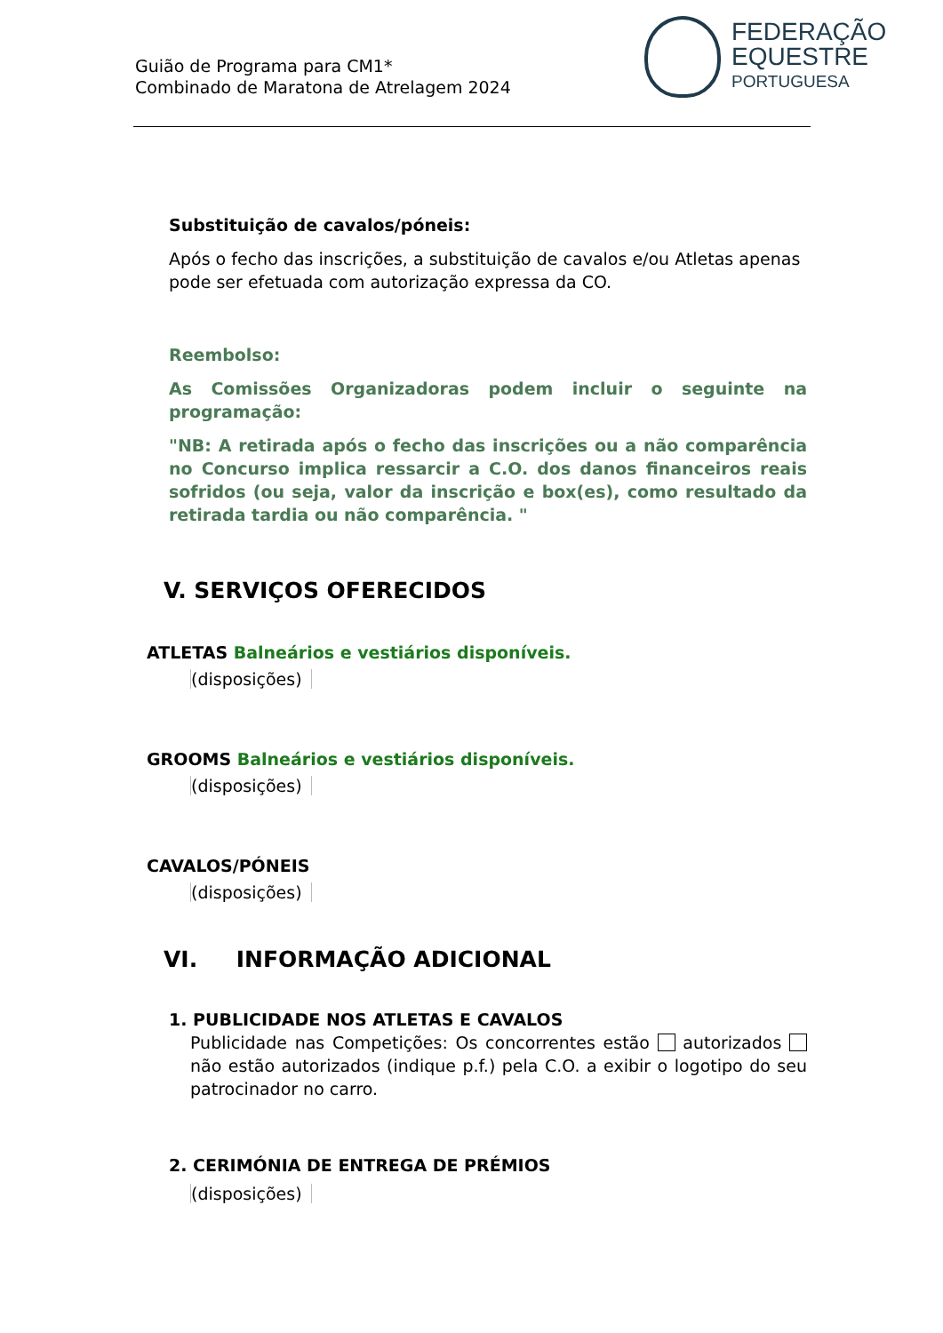Guião de Programa para CM1*
Combinado de Maratona de Atrelagem 2024
FEDERAÇÃO
EQUESTRE
PORTUGUESA
Substituição de cavalos/póneis:
Após o fecho das inscrições, a substituição de cavalos e/ou Atletas apenas pode ser efetuada com autorização expressa da CO.
Reembolso:
As Comissões Organizadoras podem incluir o seguinte na programação:
"NB: A retirada após o fecho das inscrições ou a não comparência no Concurso implica ressarcir a C.O. dos danos financeiros reais sofridos (ou seja, valor da inscrição e box(es), como resultado da retirada tardia ou não comparência. "
V. SERVIÇOS OFERECIDOS
ATLETAS Balneários e vestiários disponíveis.
(disposições)
GROOMS Balneários e vestiários disponíveis.
(disposições)
CAVALOS/PÓNEIS
(disposições)
VI. INFORMAÇÃO ADICIONAL
1. PUBLICIDADE NOS ATLETAS E CAVALOS
Publicidade nas Competições: Os concorrentes estão autorizados não estão autorizados (indique p.f.) pela C.O. a exibir o logotipo do seu patrocinador no carro.
2. CERIMÓNIA DE ENTREGA DE PRÉMIOS
(disposições)